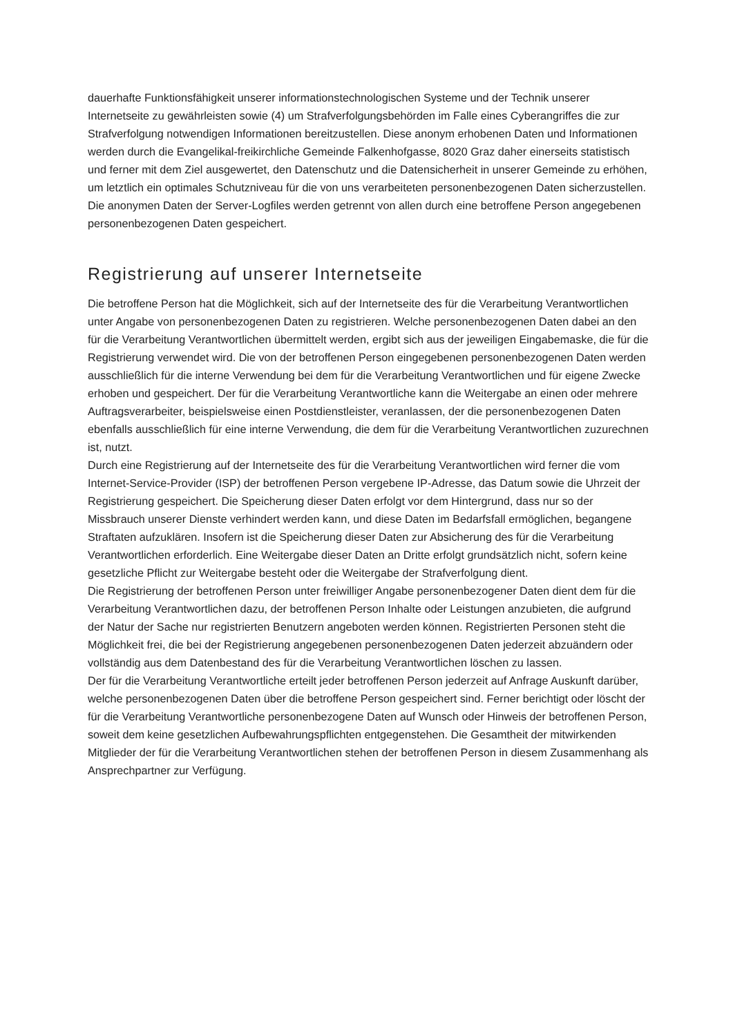dauerhafte Funktionsfähigkeit unserer informationstechnologischen Systeme und der Technik unserer Internetseite zu gewährleisten sowie (4) um Strafverfolgungsbehörden im Falle eines Cyberangriffes die zur Strafverfolgung notwendigen Informationen bereitzustellen. Diese anonym erhobenen Daten und Informationen werden durch die Evangelikal-freikirchliche Gemeinde Falkenhofgasse, 8020 Graz daher einerseits statistisch und ferner mit dem Ziel ausgewertet, den Datenschutz und die Datensicherheit in unserer Gemeinde zu erhöhen, um letztlich ein optimales Schutzniveau für die von uns verarbeiteten personenbezogenen Daten sicherzustellen. Die anonymen Daten der Server-Logfiles werden getrennt von allen durch eine betroffene Person angegebenen personenbezogenen Daten gespeichert.
Registrierung auf unserer Internetseite
Die betroffene Person hat die Möglichkeit, sich auf der Internetseite des für die Verarbeitung Verantwortlichen unter Angabe von personenbezogenen Daten zu registrieren. Welche personenbezogenen Daten dabei an den für die Verarbeitung Verantwortlichen übermittelt werden, ergibt sich aus der jeweiligen Eingabemaske, die für die Registrierung verwendet wird. Die von der betroffenen Person eingegebenen personenbezogenen Daten werden ausschließlich für die interne Verwendung bei dem für die Verarbeitung Verantwortlichen und für eigene Zwecke erhoben und gespeichert. Der für die Verarbeitung Verantwortliche kann die Weitergabe an einen oder mehrere Auftragsverarbeiter, beispielsweise einen Postdienstleister, veranlassen, der die personenbezogenen Daten ebenfalls ausschließlich für eine interne Verwendung, die dem für die Verarbeitung Verantwortlichen zuzurechnen ist, nutzt.
Durch eine Registrierung auf der Internetseite des für die Verarbeitung Verantwortlichen wird ferner die vom Internet-Service-Provider (ISP) der betroffenen Person vergebene IP-Adresse, das Datum sowie die Uhrzeit der Registrierung gespeichert. Die Speicherung dieser Daten erfolgt vor dem Hintergrund, dass nur so der Missbrauch unserer Dienste verhindert werden kann, und diese Daten im Bedarfsfall ermöglichen, begangene Straftaten aufzuklären. Insofern ist die Speicherung dieser Daten zur Absicherung des für die Verarbeitung Verantwortlichen erforderlich. Eine Weitergabe dieser Daten an Dritte erfolgt grundsätzlich nicht, sofern keine gesetzliche Pflicht zur Weitergabe besteht oder die Weitergabe der Strafverfolgung dient.
Die Registrierung der betroffenen Person unter freiwilliger Angabe personenbezogener Daten dient dem für die Verarbeitung Verantwortlichen dazu, der betroffenen Person Inhalte oder Leistungen anzubieten, die aufgrund der Natur der Sache nur registrierten Benutzern angeboten werden können. Registrierten Personen steht die Möglichkeit frei, die bei der Registrierung angegebenen personenbezogenen Daten jederzeit abzuändern oder vollständig aus dem Datenbestand des für die Verarbeitung Verantwortlichen löschen zu lassen.
Der für die Verarbeitung Verantwortliche erteilt jeder betroffenen Person jederzeit auf Anfrage Auskunft darüber, welche personenbezogenen Daten über die betroffene Person gespeichert sind. Ferner berichtigt oder löscht der für die Verarbeitung Verantwortliche personenbezogene Daten auf Wunsch oder Hinweis der betroffenen Person, soweit dem keine gesetzlichen Aufbewahrungspflichten entgegenstehen. Die Gesamtheit der mitwirkenden Mitglieder der für die Verarbeitung Verantwortlichen stehen der betroffenen Person in diesem Zusammenhang als Ansprechpartner zur Verfügung.